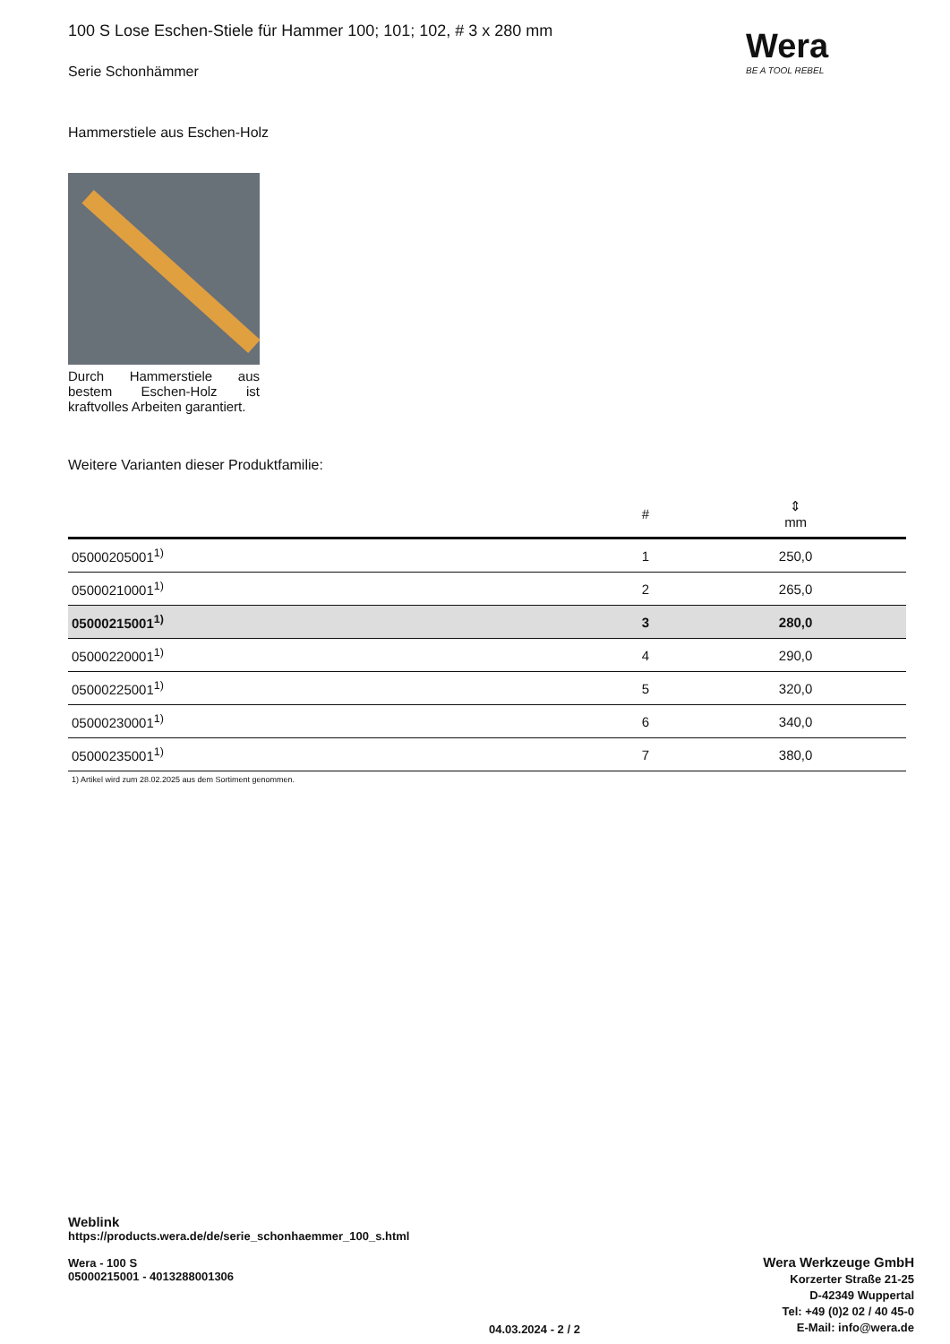Wera
BE A TOOL REBEL
100 S Lose Eschen-Stiele für Hammer 100; 101; 102, # 3 x 280 mm
Serie Schonhämmer
Hammerstiele aus Eschen-Holz
Durch Hammerstiele aus bestem Eschen-Holz ist kraftvolles Arbeiten garantiert.
Weitere Varianten dieser Produktfamilie:
| | # | ⇕ mm |
| --- | --- | --- |
| 05000205001<sup>1)</sup> | 1 | 250,0 |
| 05000210001<sup>1)</sup> | 2 | 265,0 |
| 05000215001<sup>1)</sup> | 3 | 280,0 |
| 05000220001<sup>1)</sup> | 4 | 290,0 |
| 05000225001<sup>1)</sup> | 5 | 320,0 |
| 05000230001<sup>1)</sup> | 6 | 340,0 |
| 05000235001<sup>1)</sup> | 7 | 380,0 |
1) Artikel wird zum 28.02.2025 aus dem Sortiment genommen.
Weblink
https://products.wera.de/de/serie_schonhaemmer_100_s.html
Wera - 100 S
05000215001 - 4013288001306
Wera Werkzeuge GmbH
Korzerter Straße 21-25
D-42349 Wuppertal
Tel: +49 (0)2 02 / 40 45-0
E-Mail: info@wera.de
04.03.2024 - 2 / 2